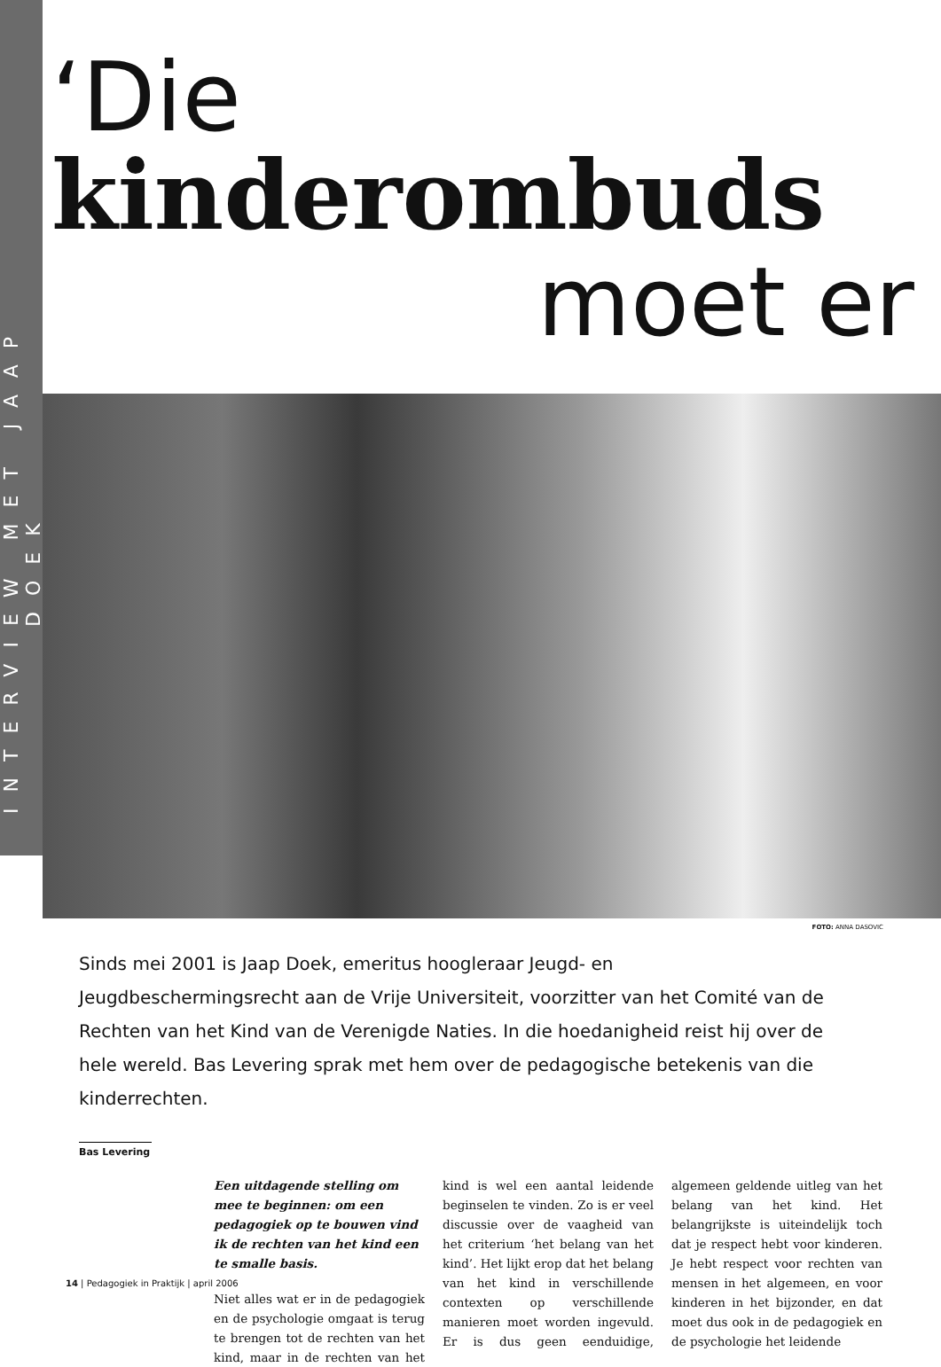INTERVIEW MET JAAP DOEK
‘Die kinderombuds
moet er
FOTO: ANNA DASOVIC
Sinds mei 2001 is Jaap Doek, emeritus hoogleraar Jeugd- en Jeugdbeschermingsrecht aan de Vrije Universiteit, voorzitter van het Comité van de Rechten van het Kind van de Verenigde Naties. In die hoedanigheid reist hij over de hele wereld. Bas Levering sprak met hem over de pedagogische betekenis van die kinderrechten.
Bas Levering
Een uitdagende stelling om mee te beginnen: om een pedagogiek op te bouwen vind ik de rechten van het kind een te smalle basis.
Niet alles wat er in de pedagogiek en de psychologie omgaat is terug te brengen tot de rechten van het kind, maar in de rechten van het kind is wel een aantal leidende beginselen te vinden. Zo is er veel discussie over de vaagheid van het criterium ‘het belang van het kind’. Het lijkt erop dat het belang van het kind in verschillende contexten op verschillende manieren moet worden ingevuld. Er is dus geen eenduidige, algemeen geldende uitleg van het belang van het kind. Het belangrijkste is uiteindelijk toch dat je respect hebt voor kinde­ren. Je hebt respect voor rechten van mensen in het algemeen, en voor kinderen in het bijzonder, en dat moet dus ook in de pedagogiek en de psychologie het leidende
14 | Pedagogiek in Praktijk | april 2006